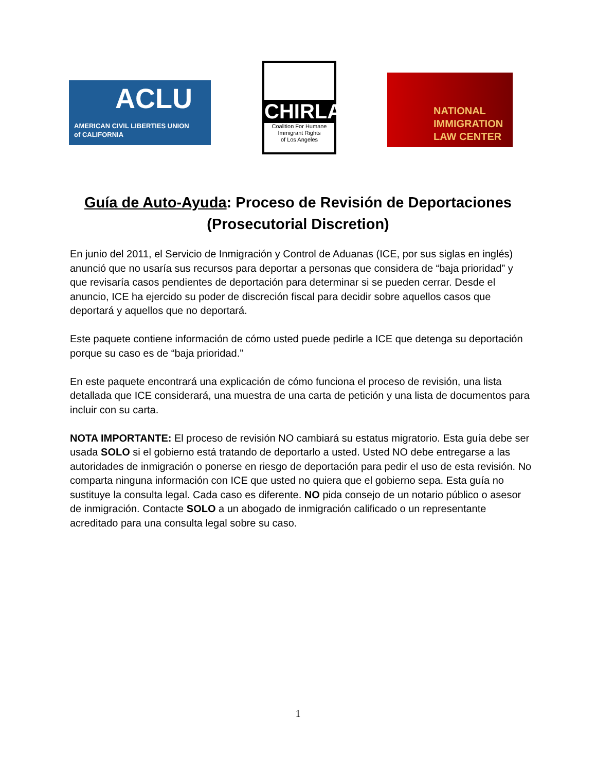ACLU
AMERICAN CIVIL LIBERTIES UNION
of CALIFORNIA
CHIRLA
Coalition For Humane
Immigrant Rights
of Los Angeles
NATIONAL
IMMIGRATION
LAW CENTER
Guía de Auto-Ayuda: Proceso de Revisión de Deportaciones
(Prosecutorial Discretion)
En junio del 2011, el Servicio de Inmigración y Control de Aduanas (ICE, por sus siglas en inglés) anunció que no usaría sus recursos para deportar a personas que considera de “baja prioridad” y que revisaría casos pendientes de deportación para determinar si se pueden cerrar. Desde el anuncio, ICE ha ejercido su poder de discreción fiscal para decidir sobre aquellos casos que deportará y aquellos que no deportará.
Este paquete contiene información de cómo usted puede pedirle a ICE que detenga su deportación porque su caso es de “baja prioridad.”
En este paquete encontrará una explicación de cómo funciona el proceso de revisión, una lista detallada que ICE considerará, una muestra de una carta de petición y una lista de documentos para incluir con su carta.
NOTA IMPORTANTE: El proceso de revisión NO cambiará su estatus migratorio. Esta guía debe ser usada SOLO si el gobierno está tratando de deportarlo a usted. Usted NO debe entregarse a las autoridades de inmigración o ponerse en riesgo de deportación para pedir el uso de esta revisión. No comparta ninguna información con ICE que usted no quiera que el gobierno sepa. Esta guía no sustituye la consulta legal. Cada caso es diferente. NO pida consejo de un notario público o asesor de inmigración. Contacte SOLO a un abogado de inmigración calificado o un representante acreditado para una consulta legal sobre su caso.
1